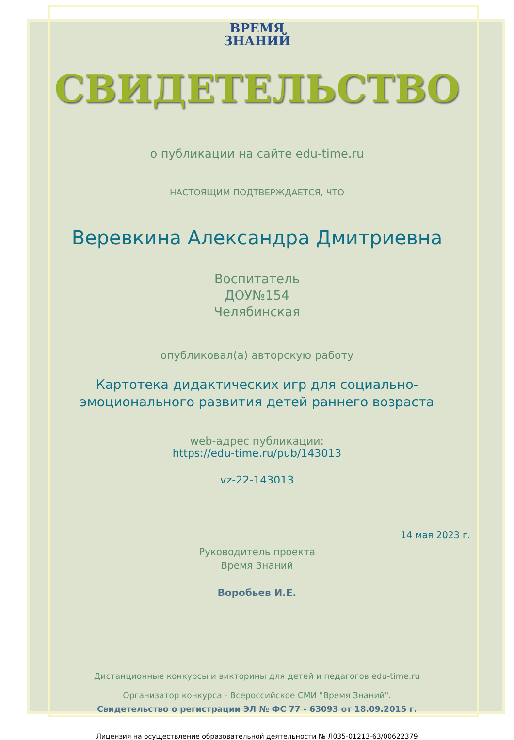ВРЕМЯ
ЗНАНИЙ
СВИДЕТЕЛЬСТВО
о публикации на сайте edu-time.ru
НАСТОЯЩИМ ПОДТВЕРЖДАЕТСЯ, ЧТО
Веревкина Александра Дмитриевна
Воспитатель
ДОУ№154
Челябинская
опубликовал(а) авторскую работу
Картотека дидактических игр для социально-
эмоционального развития детей раннего возраста
web-адрес публикации:
https://edu-time.ru/pub/143013
vz-22-143013
14 мая 2023 г.
Руководитель проекта
Время Знаний
Воробьев И.Е.
Дистанционные конкурсы и викторины для детей и педагогов edu-time.ru
Организатор конкурса - Всероссийское СМИ "Время Знаний".
Свидетельство о регистрации ЭЛ № ФС 77 - 63093 от 18.09.2015 г.
Лицензия на осуществление образовательной деятельности № Л035-01213-63/00622379